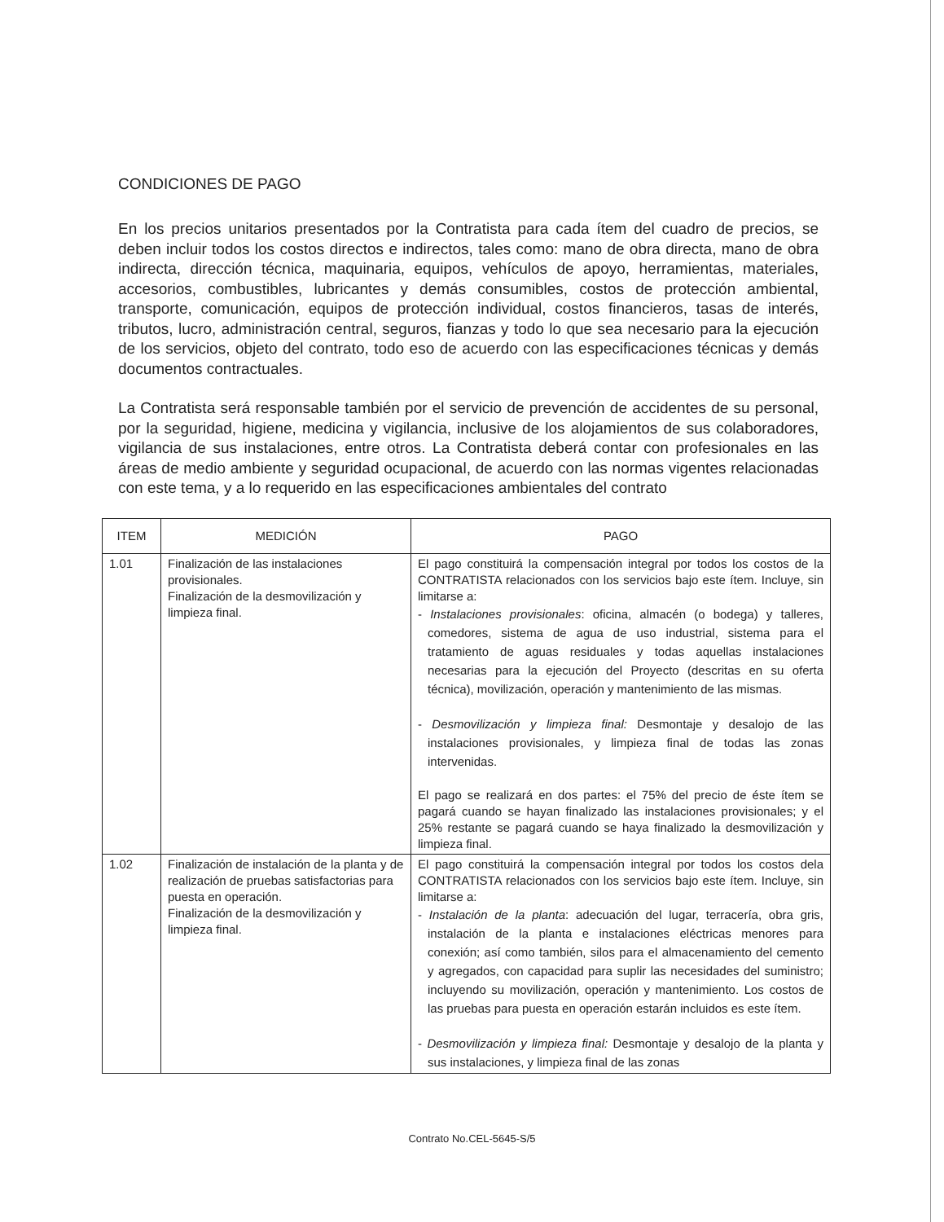CONDICIONES DE PAGO
En los precios unitarios presentados por la Contratista para cada ítem del cuadro de precios, se deben incluir todos los costos directos e indirectos, tales como: mano de obra directa, mano de obra indirecta, dirección técnica, maquinaria, equipos, vehículos de apoyo, herramientas, materiales, accesorios, combustibles, lubricantes y demás consumibles, costos de protección ambiental, transporte, comunicación, equipos de protección individual, costos financieros, tasas de interés, tributos, lucro, administración central, seguros, fianzas y todo lo que sea necesario para la ejecución de los servicios, objeto del contrato, todo eso de acuerdo con las especificaciones técnicas y demás documentos contractuales.
La Contratista será responsable también por el servicio de prevención de accidentes de su personal, por la seguridad, higiene, medicina y vigilancia, inclusive de los alojamientos de sus colaboradores, vigilancia de sus instalaciones, entre otros. La Contratista deberá contar con profesionales en las áreas de medio ambiente y seguridad ocupacional, de acuerdo con las normas vigentes relacionadas con este tema, y a lo requerido en las especificaciones ambientales del contrato
| ITEM | MEDICIÓN | PAGO |
| --- | --- | --- |
| 1.01 | Finalización de las instalaciones provisionales. Finalización de la desmovilización y limpieza final. | El pago constituirá la compensación integral por todos los costos de la CONTRATISTA relacionados con los servicios bajo este ítem. Incluye, sin limitarse a: - Instalaciones provisionales : oficina, almacén (o bodega) y talleres, comedores, sistema de agua de uso industrial, sistema para el tratamiento de aguas residuales y todas aquellas instalaciones necesarias para la ejecución del Proyecto (descritas en su oferta técnica), movilización, operación y mantenimiento de las mismas. - Desmovilización y limpieza final: Desmontaje y desalojo de las instalaciones provisionales, y limpieza final de todas las zonas intervenidas. El pago se realizará en dos partes: el 75% del precio de éste ítem se pagará cuando se hayan finalizado las instalaciones provisionales; y el 25% restante se pagará cuando se haya finalizado la desmovilización y limpieza final. |
| 1.02 | Finalización de instalación de la planta y de realización de pruebas satisfactorias para puesta en operación. Finalización de la desmovilización y limpieza final. | El pago constituirá la compensación integral por todos los costos dela CONTRATISTA relacionados con los servicios bajo este ítem. Incluye, sin limitarse a: - Instalación de la planta : adecuación del lugar, terracería, obra gris, instalación de la planta e instalaciones eléctricas menores para conexión; así como también, silos para el almacenamiento del cemento y agregados, con capacidad para suplir las necesidades del suministro; incluyendo su movilización, operación y mantenimiento. Los costos de las pruebas para puesta en operación estarán incluidos es este ítem. - Desmovilización y limpieza final: Desmontaje y desalojo de la planta y sus instalaciones, y limpieza final de las zonas |
Contrato No.CEL-5645-S/5